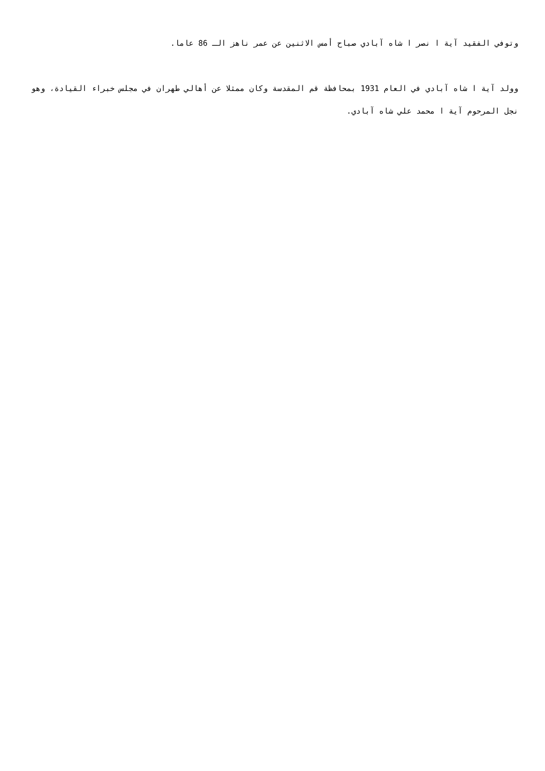وتوفي الفقيد آية ا نصر ا شاه آبادي صباح أمس الاثنين عن عمر ناهز الـ 86 عاما.
وولد آية ا شاه آبادي في العام 1931 بمحافظة قم المقدسة وكان ممثلا عن أهالي طهران في مجلس خبراء القيادة، وهو نجل المرحوم آية ا محمد علي شاه آبادي.